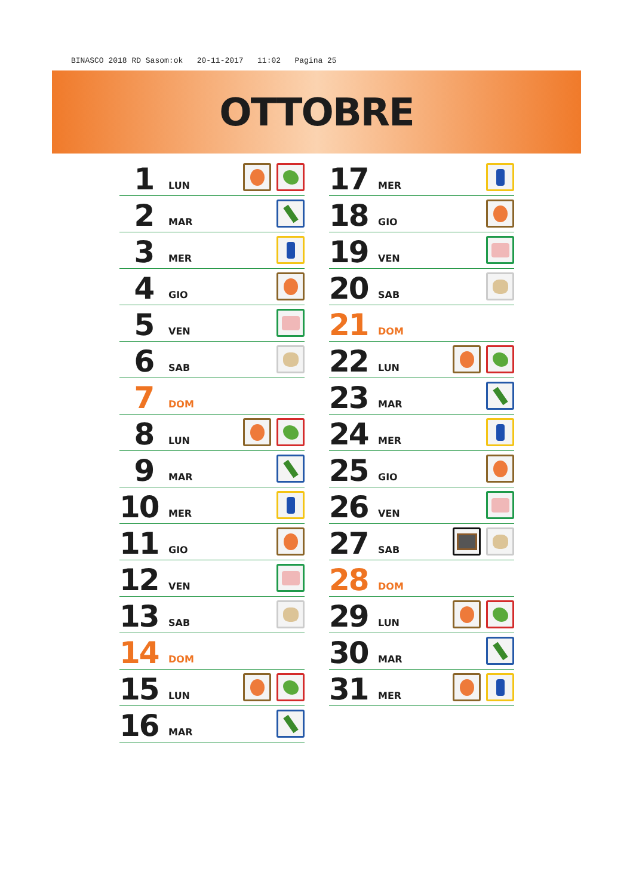BINASCO 2018 RD Sasom:ok 20-11-2017 11:02 Pagina 25
OTTOBRE
1 LUN
2 MAR
3 MER
4 GIO
5 VEN
6 SAB
7 DOM
8 LUN
9 MAR
10 MER
11 GIO
12 VEN
13 SAB
14 DOM
15 LUN
16 MAR
17 MER
18 GIO
19 VEN
20 SAB
21 DOM
22 LUN
23 MAR
24 MER
25 GIO
26 VEN
27 SAB
28 DOM
29 LUN
30 MAR
31 MER